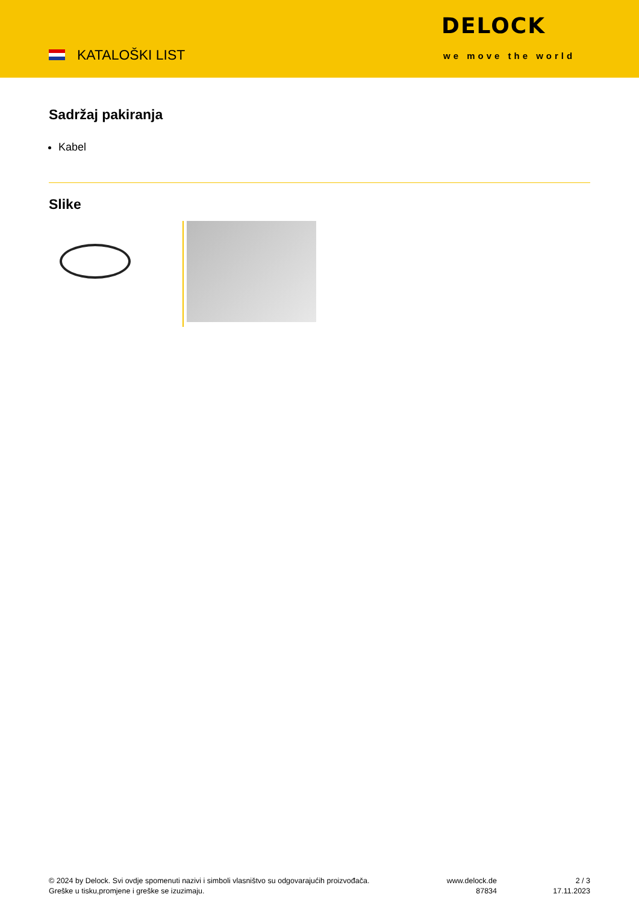KATALOŠKI LIST
DELOCK
we move the world
Sadržaj pakiranja
Kabel
Slike
© 2024 by Delock. Svi ovdje spomenuti nazivi i simboli vlasništvo su odgovarajućih proizvođača.
Greške u tisku,promjene i greške se izuzimaju.
www.delock.de
87834
2 / 3
17.11.2023